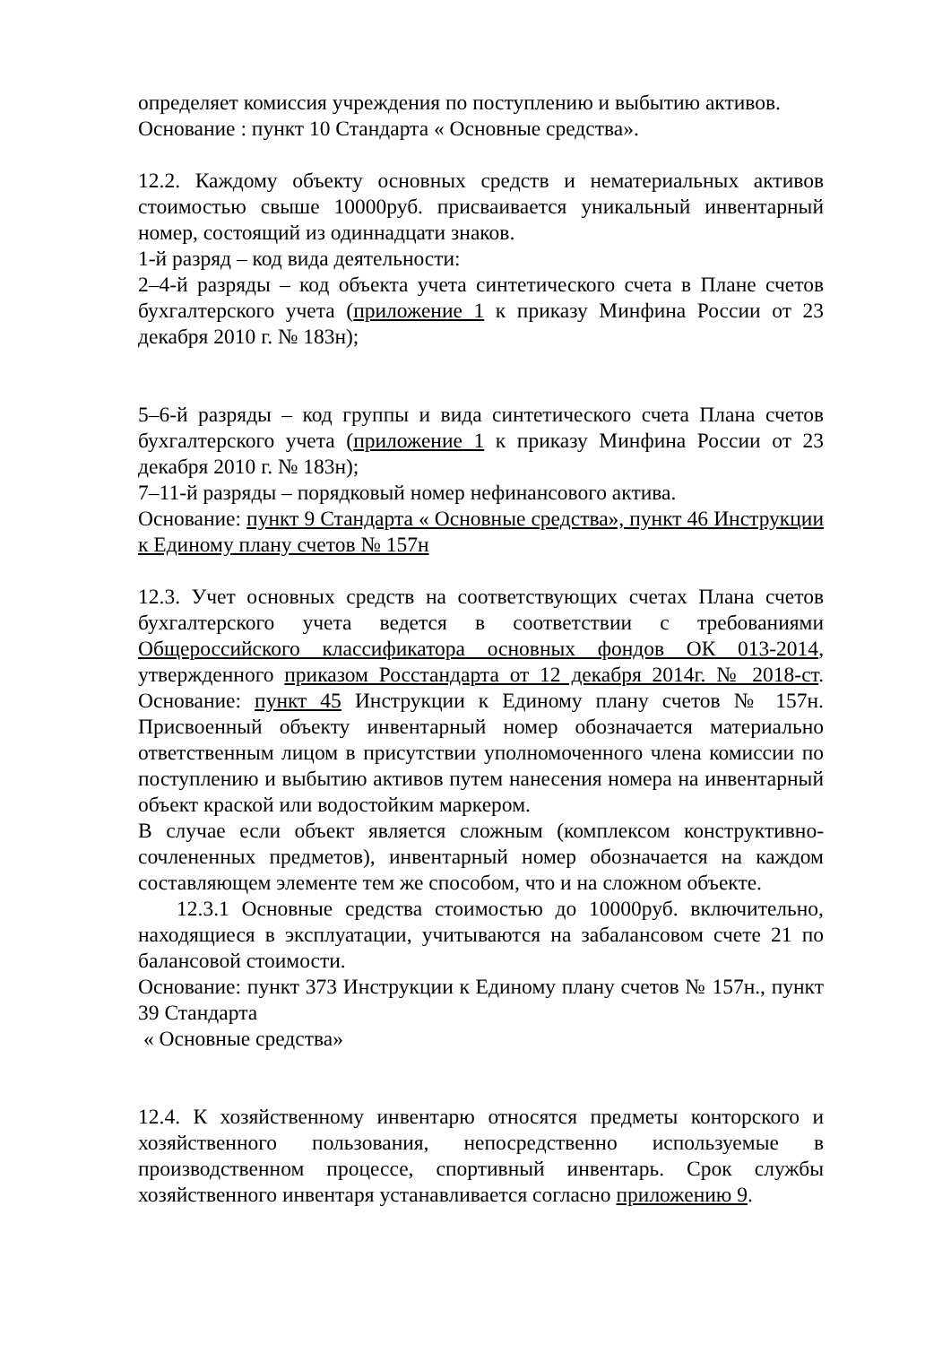определяет комиссия учреждения по поступлению и выбытию активов.
Основание : пункт 10 Стандарта « Основные средства».
12.2. Каждому объекту основных средств и нематериальных активов стоимостью свыше 10000руб. присваивается уникальный инвентарный номер, состоящий из одиннадцати знаков.
1-й разряд – код вида деятельности:
2–4-й разряды – код объекта учета синтетического счета в Плане счетов бухгалтерского учета (приложение 1 к приказу Минфина России от 23 декабря 2010 г. № 183н);
5–6-й разряды – код группы и вида синтетического счета Плана счетов бухгалтерского учета (приложение 1 к приказу Минфина России от 23 декабря 2010 г. № 183н);
7–11-й разряды – порядковый номер нефинансового актива.
Основание: пункт 9 Стандарта « Основные средства», пункт 46 Инструкции к Единому плану счетов № 157н
12.3. Учет основных средств на соответствующих счетах Плана счетов бухгалтерского учета ведется в соответствии с требованиями Общероссийского классификатора основных фондов ОК 013-2014, утвержденного приказом Росстандарта от 12 декабря 2014г. № 2018-ст. Основание: пункт 45 Инструкции к Единому плану счетов № 157н. Присвоенный объекту инвентарный номер обозначается материально ответственным лицом в присутствии уполномоченного члена комиссии по поступлению и выбытию активов путем нанесения номера на инвентарный объект краской или водостойким маркером.
В случае если объект является сложным (комплексом конструктивно-сочлененных предметов), инвентарный номер обозначается на каждом составляющем элементе тем же способом, что и на сложном объекте.
12.3.1 Основные средства стоимостью до 10000руб. включительно, находящиеся в эксплуатации, учитываются на забалансовом счете 21 по балансовой стоимости.
Основание: пункт 373 Инструкции к Единому плану счетов № 157н., пункт 39 Стандарта
« Основные средства»
12.4. К хозяйственному инвентарю относятся предметы конторского и хозяйственного пользования, непосредственно используемые в производственном процессе, спортивный инвентарь. Срок службы хозяйственного инвентаря устанавливается согласно приложению 9.